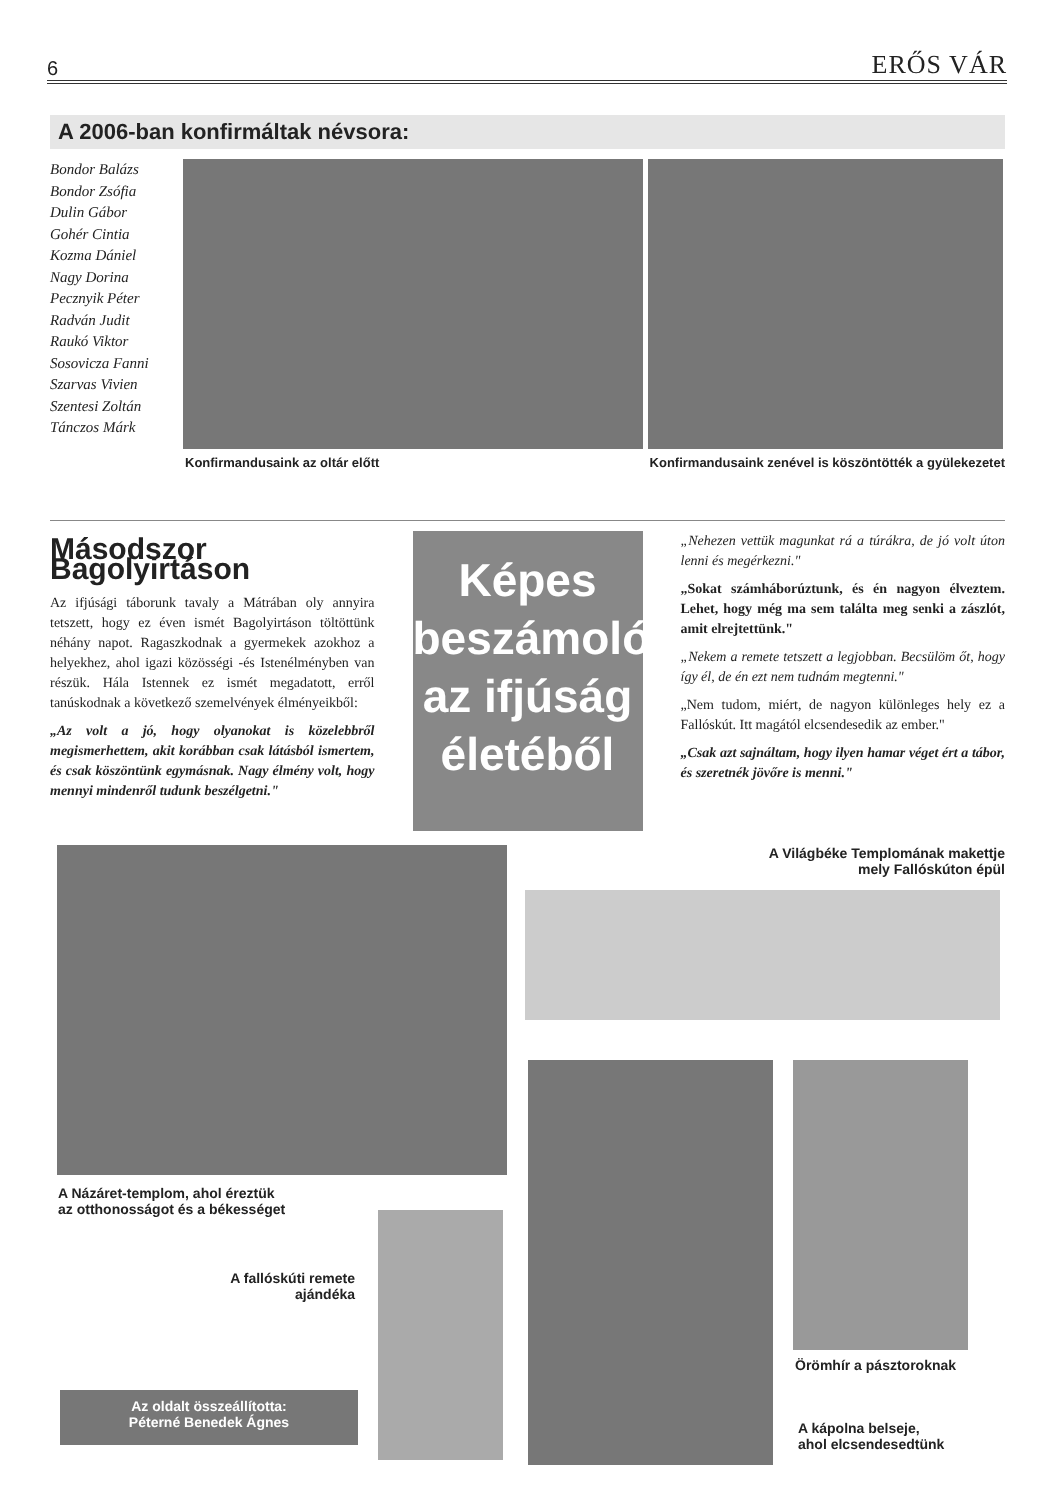6 ERŐS VÁR
A 2006-ban konfirmáltak névsora:
Bondor Balázs
Bondor Zsófia
Dulin Gábor
Gohér Cintia
Kozma Dániel
Nagy Dorina
Pecznyik Péter
Radván Judit
Raukó Viktor
Sosovicza Fanni
Szarvas Vivien
Szentesi Zoltán
Tánczos Márk
Konfirmandusaink az oltár előtt Konfirmandusaink zenével is köszöntötték a gyülekezetet
Másodszor Bagolyirtáson
Az ifjúsági táborunk tavaly a Mátrában oly annyira tetszett, hogy ez éven ismét Bagolyirtáson töltöttünk néhány napot. Ragaszkodnak a gyermekek azokhoz a helyekhez, ahol igazi közösségi -és Istenélményben van részük. Hála Istennek ez ismét megadatott, erről tanúskodnak a következő szemelvények élményeikből:
„Az volt a jó, hogy olyanokat is közelebbről megismerhettem, akit korábban csak látásból ismertem, és csak köszöntünk egymásnak. Nagy élmény volt, hogy mennyi mindenről tudunk beszélgetni."
Képes beszámoló az ifjúság életéből
„Nehezen vettük magunkat rá a túrákra, de jó volt úton lenni és megérkezni."
„Sokat számháborúztunk, és én nagyon élveztem. Lehet, hogy még ma sem találta meg senki a zászlót, amit elrejtettünk."
„Nekem a remete tetszett a legjobban. Becsülöm őt, hogy így él, de én ezt nem tudnám megtenni."
„Nem tudom, miért, de nagyon különleges hely ez a Fallóskút. Itt magától elcsendesedik az ember."
„Csak azt sajnáltam, hogy ilyen hamar véget ért a tábor, és szeretnék jövőre is menni."
A Világbéke Templomának makettje mely Fallóskúton épül
A Názáret-templom, ahol éreztük
az otthonosságot és a békességet
A fallóskúti remete ajándéka
Örömhír a pásztoroknak
A kápolna belseje,
ahol elcsendesedtünk
Az oldalt összeállította:
Péterné Benedek Ágnes